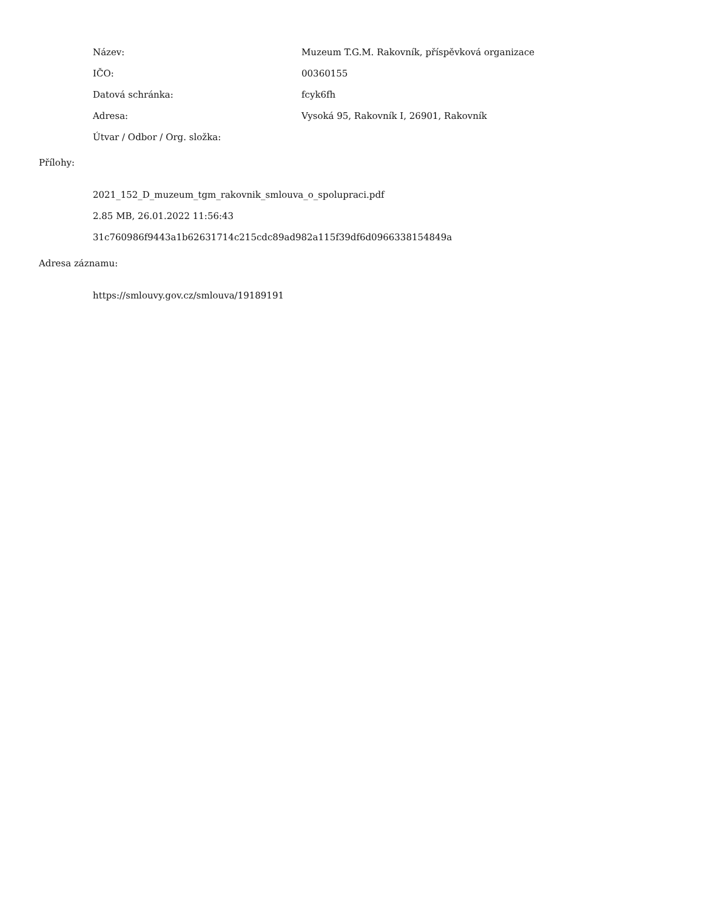| Název: | Muzeum T.G.M. Rakovník, příspěvková organizace |
| IČO: | 00360155 |
| Datová schránka: | fcyk6fh |
| Adresa: | Vysoká 95, Rakovník I, 26901, Rakovník |
| Útvar / Odbor / Org. složka: | |
Přílohy:
2021_152_D_muzeum_tgm_rakovnik_smlouva_o_spolupraci.pdf
2.85 MB, 26.01.2022 11:56:43
31c760986f9443a1b62631714c215cdc89ad982a115f39df6d0966338154849a
Adresa záznamu:
https://smlouvy.gov.cz/smlouva/19189191